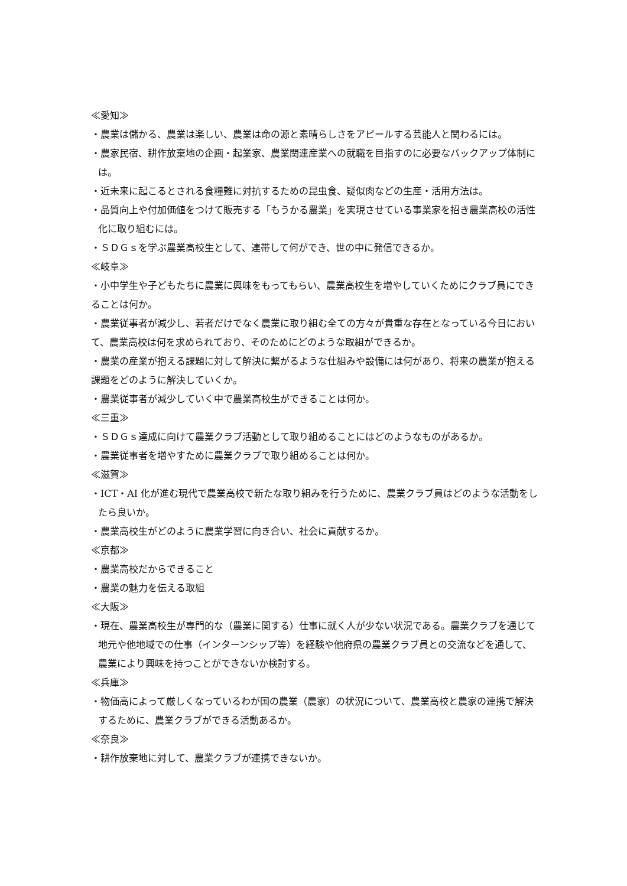≪愛知≫
・農業は儲かる、農業は楽しい、農業は命の源と素晴らしさをアピールする芸能人と関わるには。
・農家民宿、耕作放棄地の企画・起業家、農業関連産業への就職を目指すのに必要なバックアップ体制には。
・近未来に起こるとされる食糧難に対抗するための昆虫食、疑似肉などの生産・活用方法は。
・品質向上や付加価値をつけて販売する「もうかる農業」を実現させている事業家を招き農業高校の活性化に取り組むには。
・ＳＤＧｓを学ぶ農業高校生として、連帯して何ができ、世の中に発信できるか。
≪岐阜≫
・小中学生や子どもたちに農業に興味をもってもらい、農業高校生を増やしていくためにクラブ員にできることは何か。
・農業従事者が減少し、若者だけでなく農業に取り組む全ての方々が貴重な存在となっている今日において、農業高校は何を求められており、そのためにどのような取組ができるか。
・農業の産業が抱える課題に対して解決に繋がるような仕組みや設備には何があり、将来の農業が抱える課題をどのように解決していくか。
・農業従事者が減少していく中で農業高校生ができることは何か。
≪三重≫
・ＳＤＧｓ達成に向けて農業クラブ活動として取り組めることにはどのようなものがあるか。
・農業従事者を増やすために農業クラブで取り組めることは何か。
≪滋賀≫
・ICT・AI 化が進む現代で農業高校で新たな取り組みを行うために、農業クラブ員はどのような活動をしたら良いか。
・農業高校生がどのように農業学習に向き合い、社会に貢献するか。
≪京都≫
・農業高校だからできること
・農業の魅力を伝える取組
≪大阪≫
・現在、農業高校生が専門的な（農業に関する）仕事に就く人が少ない状況である。農業クラブを通じて地元や他地域での仕事（インターンシップ等）を経験や他府県の農業クラブ員との交流などを通して、農業により興味を持つことができないか検討する。
≪兵庫≫
・物価高によって厳しくなっているわが国の農業（農家）の状況について、農業高校と農家の連携で解決するために、農業クラブができる活動あるか。
≪奈良≫
・耕作放棄地に対して、農業クラブが連携できないか。